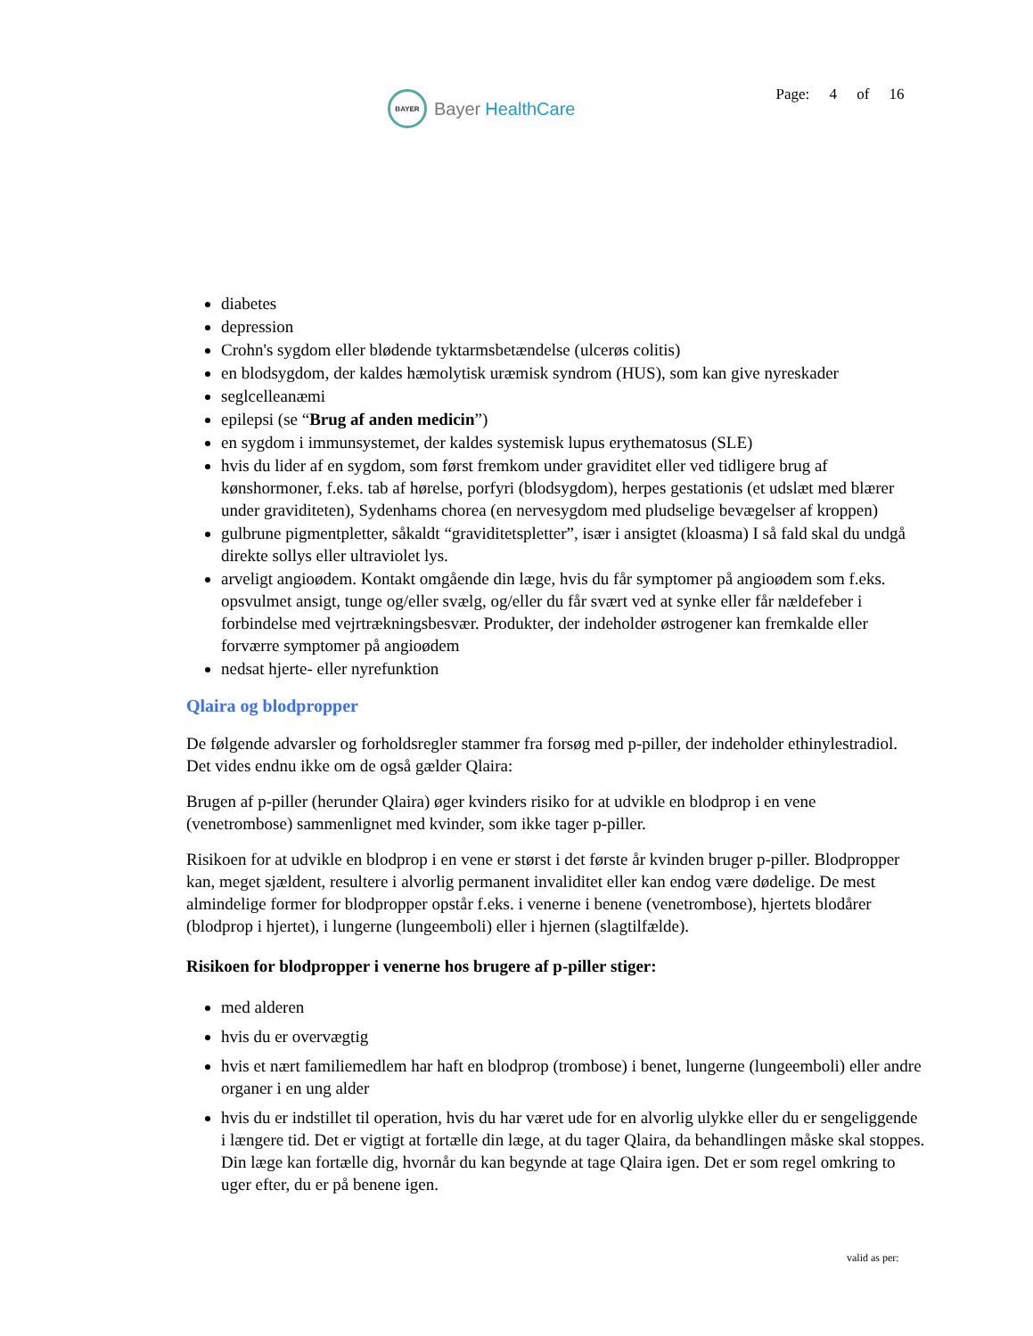BAYER Bayer HealthCare
Page: 4 of 16
diabetes
depression
Crohn's sygdom eller blødende tyktarmsbetændelse (ulcerøs colitis)
en blodsygdom, der kaldes hæmolytisk uræmisk syndrom (HUS), som kan give nyreskader
seglcelleanæmi
epilepsi (se “Brug af anden medicin”)
en sygdom i immunsystemet, der kaldes systemisk lupus erythematosus (SLE)
hvis du lider af en sygdom, som først fremkom under graviditet eller ved tidligere brug af kønshormoner, f.eks. tab af hørelse, porfyri (blodsygdom), herpes gestationis (et udslæt med blærer under graviditeten), Sydenhams chorea (en nervesygdom med pludselige bevægelser af kroppen)
gulbrune pigmentpletter, såkaldt “graviditetspletter”, især i ansigtet (kloasma) I så fald skal du undgå direkte sollys eller ultraviolet lys.
arveligt angioødem. Kontakt omgående din læge, hvis du får symptomer på angioødem som f.eks. opsvulmet ansigt, tunge og/eller svælg, og/eller du får svært ved at synke eller får nældefeber i forbindelse med vejrtrækningsbesvær. Produkter, der indeholder østrogener kan fremkalde eller forværre symptomer på angioødem
nedsat hjerte- eller nyrefunktion
Qlaira og blodpropper
De følgende advarsler og forholdsregler stammer fra forsøg med p-piller, der indeholder ethinylestradiol. Det vides endnu ikke om de også gælder Qlaira:
Brugen af p-piller (herunder Qlaira) øger kvinders risiko for at udvikle en blodprop i en vene (venetrombose) sammenlignet med kvinder, som ikke tager p-piller.
Risikoen for at udvikle en blodprop i en vene er størst i det første år kvinden bruger p-piller. Blodpropper kan, meget sjældent, resultere i alvorlig permanent invaliditet eller kan endog være dødelige. De mest almindelige former for blodpropper opstår f.eks. i venerne i benene (venetrombose), hjertets blodårer (blodprop i hjertet), i lungerne (lungeemboli) eller i hjernen (slagtilfælde).
Risikoen for blodpropper i venerne hos brugere af p-piller stiger:
med alderen
hvis du er overvægtig
hvis et nært familiemedlem har haft en blodprop (trombose) i benet, lungerne (lungeemboli) eller andre organer i en ung alder
hvis du er indstillet til operation, hvis du har været ude for en alvorlig ulykke eller du er sengeliggende i længere tid. Det er vigtigt at fortælle din læge, at du tager Qlaira, da behandlingen måske skal stoppes. Din læge kan fortælle dig, hvornår du kan begynde at tage Qlaira igen. Det er som regel omkring to uger efter, du er på benene igen.
valid as per: